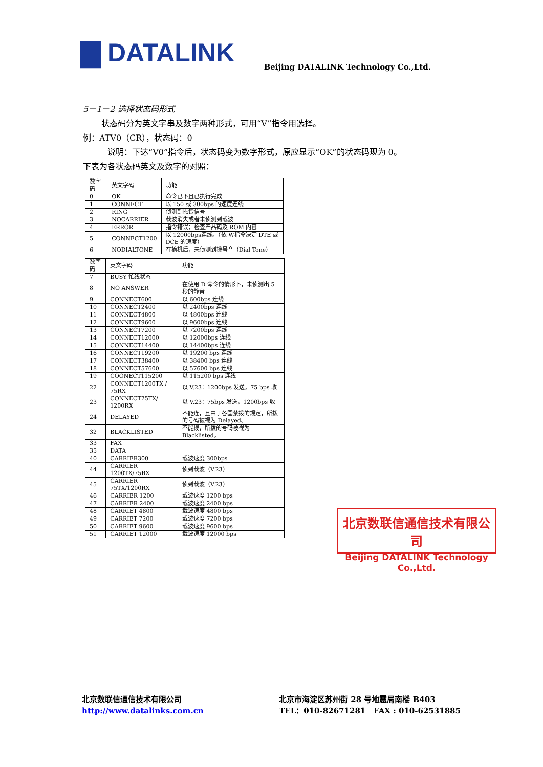▇ DATALINK
Beijing DATALINK Technology Co.,Ltd.
5－1－2 选择状态码形式
状态码分为英文字串及数字两种形式，可用“V”指令用选择。
例：ATV0（CR），状态码：0
说明：下达“V0”指令后，状态码变为数字形式，原应显示“OK”的状态码现为 0。
下表为各状态码英文及数字的对照：
| 数字码 | 英文字码 | 功能 |
| --- | --- | --- |
| 0 | OK | 命令已下且已执行完成 |
| 1 | CONNECT | 以 150 或 300bps 的速度连线 |
| 2 | RING | 侦测到振铃信号 |
| 3 | NOCARRIER | 载波消失或者未侦测到载波 |
| 4 | ERROR | 指令错误；检查产品码及 ROM 内容 |
| 5 | CONNECT1200 | 以 12000bps连线。（依 W指令决定 DTE 或 DCE 的速度） |
| 6 | NODIALTONE | 在摘机后，未侦测到拨号音（Dial Tone） |
| 数字码 | 英文字码 | 功能 |
| --- | --- | --- |
| 7 | BUSY 忙线状态 | |
| 8 | NO ANSWER | 在使用 D 命令的情形下，未侦测出 5 秒的静音 |
| 9 | CONNECT600 | 以 600bps 连线 |
| 10 | CONNECT2400 | 以 2400bps 连线 |
| 11 | CONNECT4800 | 以 4800bps 连线 |
| 12 | CONNECT9600 | 以 9600bps 连线 |
| 13 | CONNECT7200 | 以 7200bps 连线 |
| 14 | CONNECT12000 | 以 12000bps 连线 |
| 15 | CONNECT14400 | 以 14400bps 连线 |
| 16 | CONNECT19200 | 以 19200 bps 连线 |
| 17 | CONNECT38400 | 以 38400 bps 连线 |
| 18 | CONNECT57600 | 以 57600 bps 连线 |
| 19 | COONECT115200 | 以 115200 bps 连线 |
| 22 | CONNECT1200TX / 75RX | 以 V.23：1200bps 发送，75 bps 收 |
| 23 | CONNECT75TX/ 1200RX | 以 V.23：75bps 发送，1200bps 收 |
| 24 | DELAYED | 不能连，且由于各国禁拨的规定，所拨的号码被视为 Delayed。 |
| 32 | BLACKLISTED | 不能拨，所拨的号码被视为 Blacklisted。 |
| 33 | FAX | |
| 35 | DATA | |
| 40 | CARRIER300 | 载波速度 300bps |
| 44 | CARRIER 1200TX/75RX | 侦到载波（V.23） |
| 45 | CARRIER 75TX/1200RX | 侦到载波（V.23） |
| 46 | CARRIER 1200 | 载波速度 1200 bps |
| 47 | CARRIER 2400 | 载波速度 2400 bps |
| 48 | CARRIET 4800 | 载波速度 4800 bps |
| 49 | CARRIET 7200 | 载波速度 7200 bps |
| 50 | CARRIET 9600 | 载波速度 9600 bps |
| 51 | CARRIET 12000 | 载波速度 12000 bps |
北京数联信通信技术有限公司
Beijing DATALINK Technology Co.,Ltd.
北京数联信通信技术有限公司
http://www.datalinks.com.cn
北京市海淀区苏州街 28 号地震局南楼 B403
TEL：010-82671281 FAX : 010-62531885